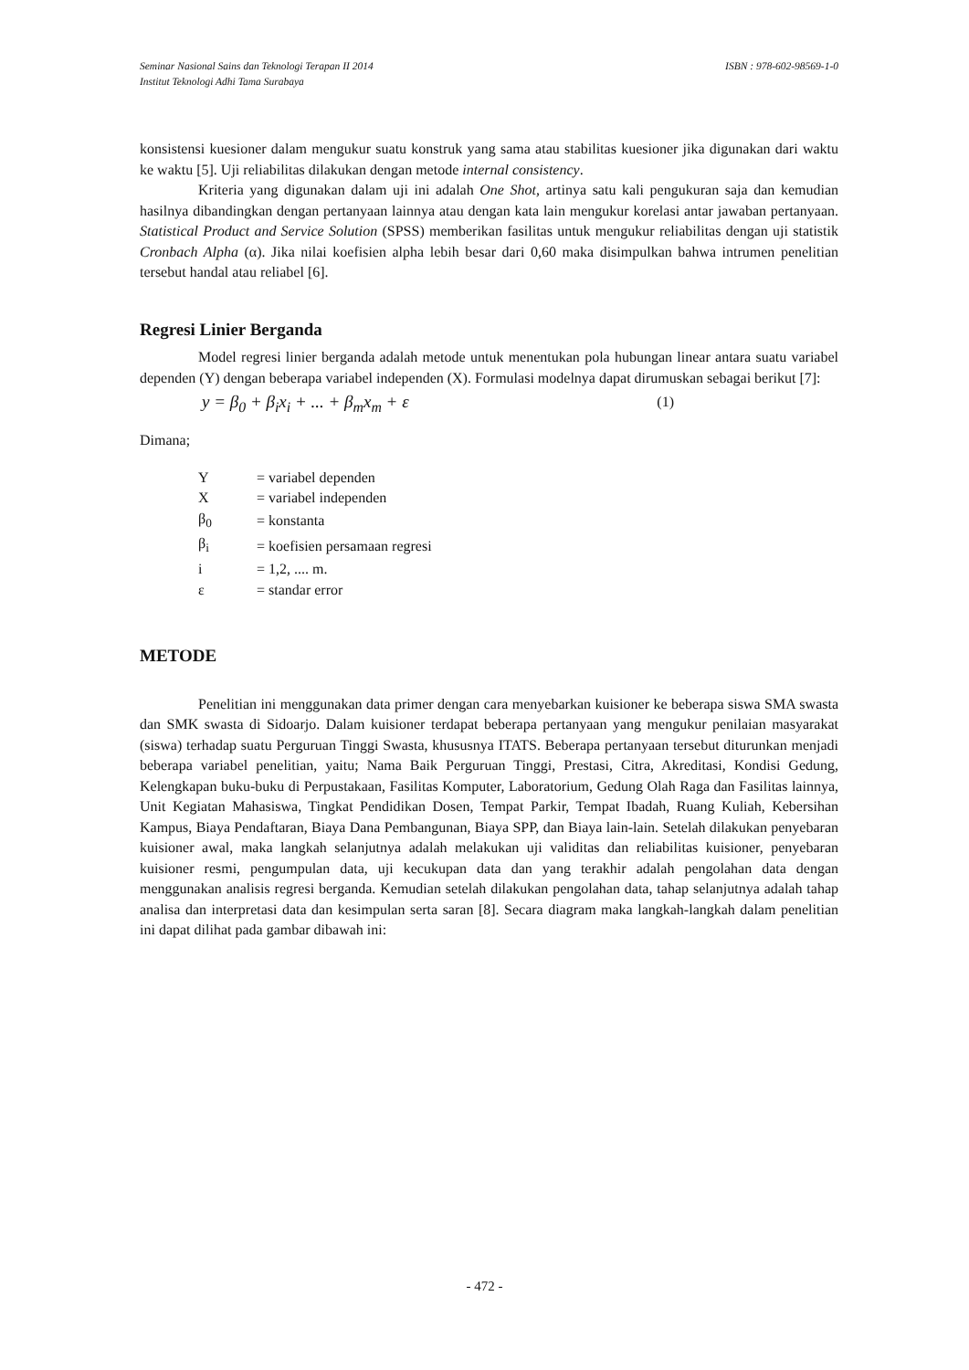ISBN : 978-602-98569-1-0 Seminar Nasional Sains dan Teknologi Terapan II 2014
Institut Teknologi Adhi Tama Surabaya
konsistensi kuesioner dalam mengukur suatu konstruk yang sama atau stabilitas kuesioner jika digunakan dari waktu ke waktu [5]. Uji reliabilitas dilakukan dengan metode internal consistency.
Kriteria yang digunakan dalam uji ini adalah One Shot, artinya satu kali pengukuran saja dan kemudian hasilnya dibandingkan dengan pertanyaan lainnya atau dengan kata lain mengukur korelasi antar jawaban pertanyaan. Statistical Product and Service Solution (SPSS) memberikan fasilitas untuk mengukur reliabilitas dengan uji statistik Cronbach Alpha (α). Jika nilai koefisien alpha lebih besar dari 0,60 maka disimpulkan bahwa intrumen penelitian tersebut handal atau reliabel [6].
Regresi Linier Berganda
Model regresi linier berganda adalah metode untuk menentukan pola hubungan linear antara suatu variabel dependen (Y) dengan beberapa variabel independen (X). Formulasi modelnya dapat dirumuskan sebagai berikut [7]:
y = β<sub>0</sub> + β<sub>i</sub>x<sub>i</sub> + ... + β<sub>m</sub>x<sub>m</sub> + ε (1)
Dimana;
| Y | = variabel dependen |
| X | = variabel independen |
| β<sub>0</sub> | = konstanta |
| β<sub>i</sub> | = koefisien persamaan regresi |
| i | = 1,2, .... m. |
| ε | = standar error |
METODE
Penelitian ini menggunakan data primer dengan cara menyebarkan kuisioner ke beberapa siswa SMA swasta dan SMK swasta di Sidoarjo. Dalam kuisioner terdapat beberapa pertanyaan yang mengukur penilaian masyarakat (siswa) terhadap suatu Perguruan Tinggi Swasta, khususnya ITATS. Beberapa pertanyaan tersebut diturunkan menjadi beberapa variabel penelitian, yaitu; Nama Baik Perguruan Tinggi, Prestasi, Citra, Akreditasi, Kondisi Gedung, Kelengkapan buku-buku di Perpustakaan, Fasilitas Komputer, Laboratorium, Gedung Olah Raga dan Fasilitas lainnya, Unit Kegiatan Mahasiswa, Tingkat Pendidikan Dosen, Tempat Parkir, Tempat Ibadah, Ruang Kuliah, Kebersihan Kampus, Biaya Pendaftaran, Biaya Dana Pembangunan, Biaya SPP, dan Biaya lain-lain. Setelah dilakukan penyebaran kuisioner awal, maka langkah selanjutnya adalah melakukan uji validitas dan reliabilitas kuisioner, penyebaran kuisioner resmi, pengumpulan data, uji kecukupan data dan yang terakhir adalah pengolahan data dengan menggunakan analisis regresi berganda. Kemudian setelah dilakukan pengolahan data, tahap selanjutnya adalah tahap analisa dan interpretasi data dan kesimpulan serta saran [8]. Secara diagram maka langkah-langkah dalam penelitian ini dapat dilihat pada gambar dibawah ini:
- 472 -